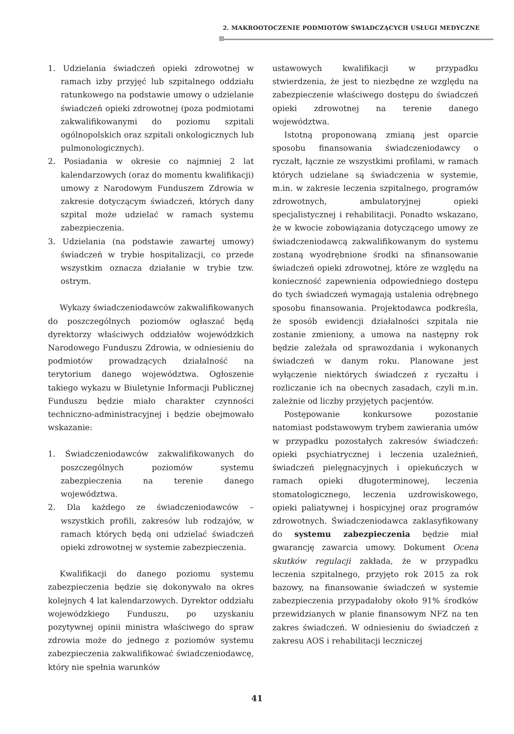2. MAKROOTOCZENIE PODMIOTÓW ŚWIADCZĄCYCH USŁUGI MEDYCZNE
1. Udzielania świadczeń opieki zdrowotnej w ramach izby przyjęć lub szpitalnego oddziału ratunkowego na podstawie umowy o udzielanie świadczeń opieki zdrowotnej (poza podmiotami zakwalifikowanymi do poziomu szpitali ogólnopolskich oraz szpitali onkologicznych lub pulmonologicznych).
2. Posiadania w okresie co najmniej 2 lat kalendarzowych (oraz do momentu kwalifikacji) umowy z Narodowym Funduszem Zdrowia w zakresie dotyczącym świadczeń, których dany szpital może udzielać w ramach systemu zabezpieczenia.
3. Udzielania (na podstawie zawartej umowy) świadczeń w trybie hospitalizacji, co przede wszystkim oznacza działanie w trybie tzw. ostrym.
Wykazy świadczeniodawców zakwalifikowanych do poszczególnych poziomów ogłaszać będą dyrektorzy właściwych oddziałów wojewódzkich Narodowego Funduszu Zdrowia, w odniesieniu do podmiotów prowadzących działalność na terytorium danego województwa. Ogłoszenie takiego wykazu w Biuletynie Informacji Publicznej Funduszu będzie miało charakter czynności techniczno-administracyjnej i będzie obejmowało wskazanie:
1. Świadczeniodawców zakwalifikowanych do poszczególnych poziomów systemu zabezpieczenia na terenie danego województwa.
2. Dla każdego ze świadczeniodawców – wszystkich profili, zakresów lub rodzajów, w ramach których będą oni udzielać świadczeń opieki zdrowotnej w systemie zabezpieczenia.
Kwalifikacji do danego poziomu systemu zabezpieczenia będzie się dokonywało na okres kolejnych 4 lat kalendarzowych. Dyrektor oddziału wojewódzkiego Funduszu, po uzyskaniu pozytywnej opinii ministra właściwego do spraw zdrowia może do jednego z poziomów systemu zabezpieczenia zakwalifikować świadczeniodawcę, który nie spełnia warunków
ustawowych kwalifikacji w przypadku stwierdzenia, że jest to niezbędne ze względu na zabezpieczenie właściwego dostępu do świadczeń opieki zdrowotnej na terenie danego województwa.
Istotną proponowaną zmianą jest oparcie sposobu finansowania świadczeniodawcy o ryczałt, łącznie ze wszystkimi profilami, w ramach których udzielane są świadczenia w systemie, m.in. w zakresie leczenia szpitalnego, programów zdrowotnych, ambulatoryjnej opieki specjalistycznej i rehabilitacji. Ponadto wskazano, że w kwocie zobowiązania dotyczącego umowy ze świadczeniodawcą zakwalifikowanym do systemu zostaną wyodrębnione środki na sfinansowanie świadczeń opieki zdrowotnej, które ze względu na konieczność zapewnienia odpowiedniego dostępu do tych świadczeń wymagają ustalenia odrębnego sposobu finansowania. Projektodawca podkreśla, że sposób ewidencji działalności szpitala nie zostanie zmieniony, a umowa na następny rok będzie zależała od sprawozdania i wykonanych świadczeń w danym roku. Planowane jest wyłączenie niektórych świadczeń z ryczałtu i rozliczanie ich na obecnych zasadach, czyli m.in. zależnie od liczby przyjętych pacjentów.
Postępowanie konkursowe pozostanie natomiast podstawowym trybem zawierania umów w przypadku pozostałych zakresów świadczeń: opieki psychiatrycznej i leczenia uzależnień, świadczeń pielęgnacyjnych i opiekuńczych w ramach opieki długoterminowej, leczenia stomatologicznego, leczenia uzdrowiskowego, opieki paliatywnej i hospicyjnej oraz programów zdrowotnych. Świadczeniodawca zaklasyfikowany do systemu zabezpieczenia będzie miał gwarancję zawarcia umowy. Dokument Ocena skutków regulacji zakłada, że w przypadku leczenia szpitalnego, przyjęto rok 2015 za rok bazowy, na finansowanie świadczeń w systemie zabezpieczenia przypadałoby około 91% środków przewidzianych w planie finansowym NFZ na ten zakres świadczeń. W odniesieniu do świadczeń z zakresu AOS i rehabilitacji leczniczej
41